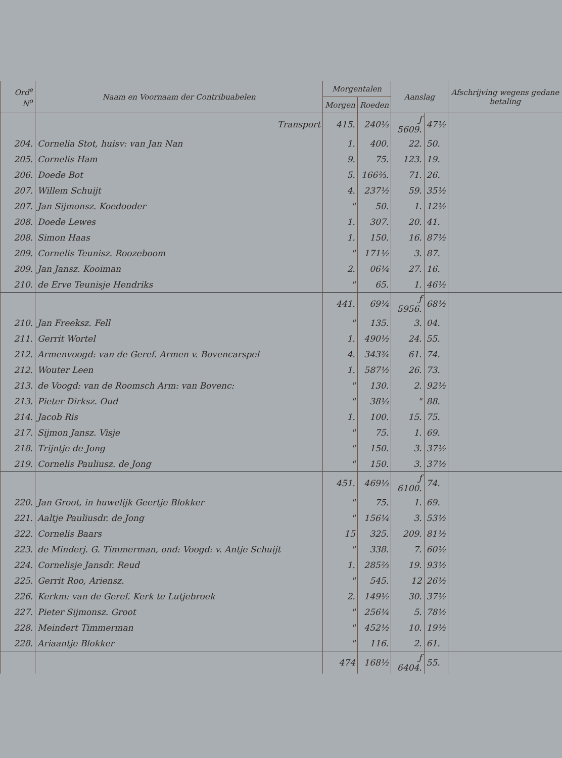| Ord<sup>e</sup> N<sup>o</sup> | Naam en Voornaam der Contribuabelen | Morgentalen | | Aanslag | | Afschrijving wegens gedane betaling |
| --- | --- | --- | --- | --- | --- | --- |
| | | Morgen | Roeden | | | |
| | Transport | 415. | 240⅓ | ƒ 5609. | 47½ | |
| 204. | Cornelia Stot, huisv: van Jan Nan | 1. | 400. | 22. | 50. | |
| 205. | Cornelis Ham | 9. | 75. | 123. | 19. | |
| 206. | Doede Bot | 5. | 166⅔. | 71. | 26. | |
| 207. | Willem Schuijt | 4. | 237½ | 59. | 35½ | |
| 207. | Jan Sijmonsz. Koedooder | " | 50. | 1. | 12½ | |
| 208. | Doede Lewes | 1. | 307. | 20. | 41. | |
| 208. | Simon Haas | 1. | 150. | 16. | 87½ | |
| 209. | Cornelis Teunisz. Roozeboom | " | 171½ | 3. | 87. | |
| 209. | Jan Jansz. Kooiman | 2. | 06¼ | 27. | 16. | |
| 210. | de Erve Teunisje Hendriks | " | 65. | 1. | 46½ | |
| | | 441. | 69¼ | ƒ 5956. | 68½ | |
| 210. | Jan Freeksz. Fell | " | 135. | 3. | 04. | |
| 211. | Gerrit Wortel | 1. | 490½ | 24. | 55. | |
| 212. | Armenvoogd: van de Geref. Armen v. Bovencarspel | 4. | 343¾ | 61. | 74. | |
| 212. | Wouter Leen | 1. | 587½ | 26. | 73. | |
| 213. | de Voogd: van de Roomsch Arm: van Bovenc: | " | 130. | 2. | 92½ | |
| 213. | Pieter Dirksz. Oud | " | 38⅓ | " | 88. | |
| 214. | Jacob Ris | 1. | 100. | 15. | 75. | |
| 217. | Sijmon Jansz. Visje | " | 75. | 1. | 69. | |
| 218. | Trijntje de Jong | " | 150. | 3. | 37½ | |
| 219. | Cornelis Pauliusz. de Jong | " | 150. | 3. | 37½ | |
| | | 451. | 469⅓ | ƒ 6100. | 74. | |
| 220. | Jan Groot, in huwelijk Geertje Blokker | " | 75. | 1. | 69. | |
| 221. | Aaltje Pauliusdr. de Jong | " | 156¼ | 3. | 53½ | |
| 222. | Cornelis Baars | 15 | 325. | 209. | 81½ | |
| 223. | de Minderj. G. Timmerman, ond: Voogd: v. Antje Schuijt | " | 338. | 7. | 60½ | |
| 224. | Cornelisje Jansdr. Reud | 1. | 285⅔ | 19. | 93½ | |
| 225. | Gerrit Roo, Ariensz. | " | 545. | 12 | 26½ | |
| 226. | Kerkm: van de Geref. Kerk te Lutjebroek | 2. | 149½ | 30. | 37½ | |
| 227. | Pieter Sijmonsz. Groot | " | 256¼ | 5. | 78½ | |
| 228. | Meindert Timmerman | " | 452½ | 10. | 19½ | |
| 228. | Ariaantje Blokker | " | 116. | 2. | 61. | |
| | | 474 | 168½ | ƒ 6404. | 55. | |